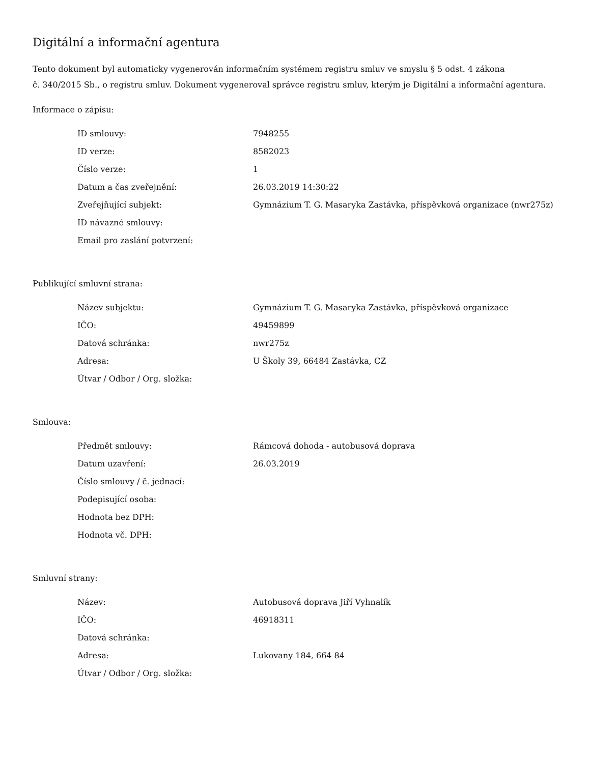Digitální a informační agentura
Tento dokument byl automaticky vygenerován informačním systémem registru smluv ve smyslu § 5 odst. 4 zákona
č. 340/2015 Sb., o registru smluv. Dokument vygeneroval správce registru smluv, kterým je Digitální a informační agentura.
Informace o zápisu:
| ID smlouvy: | 7948255 |
| ID verze: | 8582023 |
| Číslo verze: | 1 |
| Datum a čas zveřejnění: | 26.03.2019 14:30:22 |
| Zveřejňující subjekt: | Gymnázium T. G. Masaryka Zastávka, příspěvková organizace (nwr275z) |
| ID návazné smlouvy: | |
| Email pro zaslání potvrzení: | |
Publikující smluvní strana:
| Název subjektu: | Gymnázium T. G. Masaryka Zastávka, příspěvková organizace |
| IČO: | 49459899 |
| Datová schránka: | nwr275z |
| Adresa: | U Školy 39, 66484 Zastávka, CZ |
| Útvar / Odbor / Org. složka: | |
Smlouva:
| Předmět smlouvy: | Rámcová dohoda - autobusová doprava |
| Datum uzavření: | 26.03.2019 |
| Číslo smlouvy / č. jednací: | |
| Podepisující osoba: | |
| Hodnota bez DPH: | |
| Hodnota vč. DPH: | |
Smluvní strany:
| Název: | Autobusová doprava Jiří Vyhnalík |
| IČO: | 46918311 |
| Datová schránka: | |
| Adresa: | Lukovany 184, 664 84 |
| Útvar / Odbor / Org. složka: | |